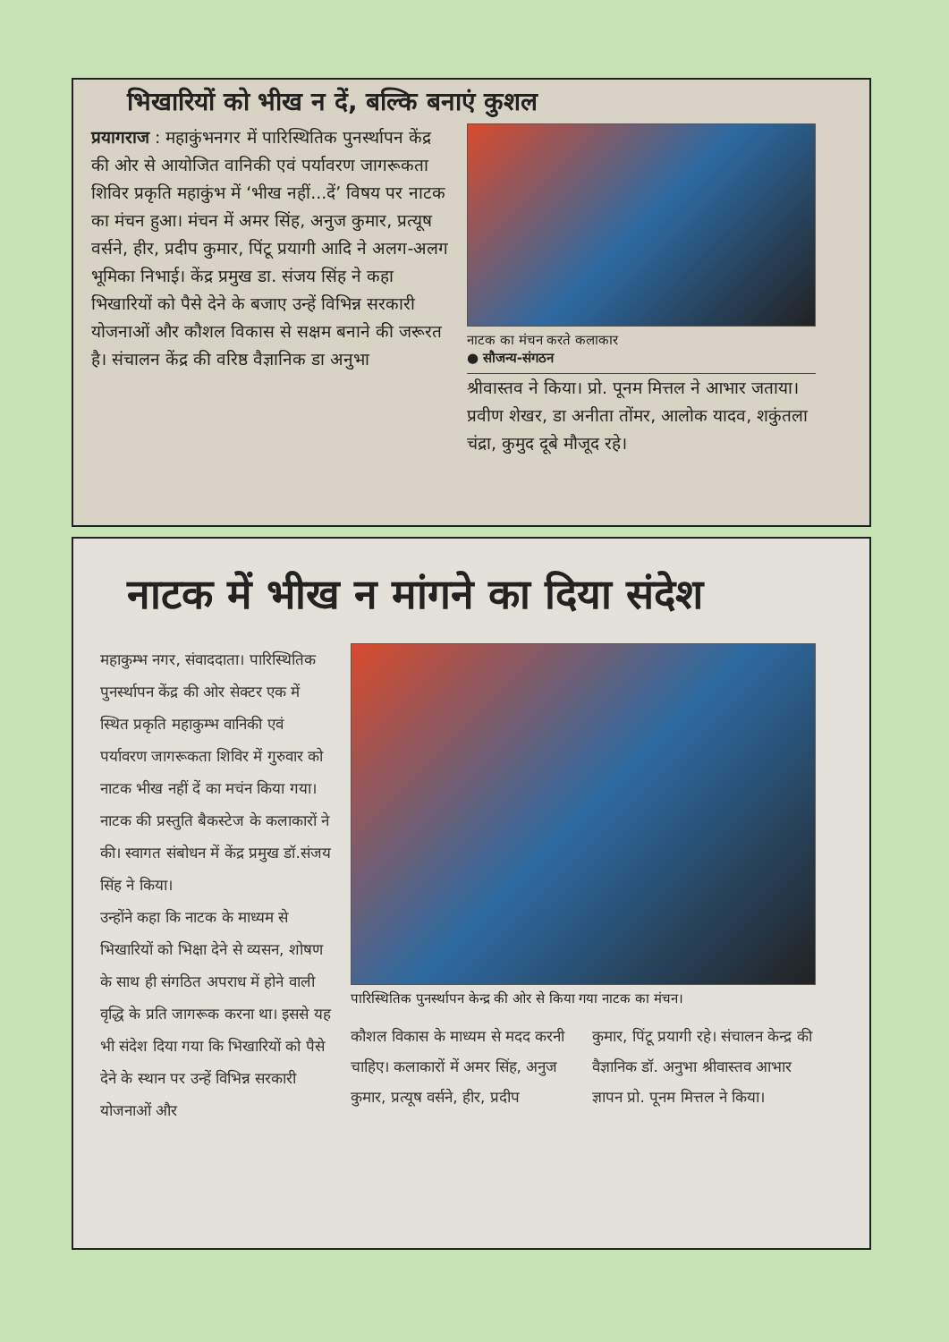भिखारियों को भीख न दें, बल्कि बनाएं कुशल
प्रयागराज : महाकुंभनगर में पारिस्थितिक पुनर्स्थापन केंद्र की ओर से आयोजित वानिकी एवं पर्यावरण जागरूकता शिविर प्रकृति महाकुंभ में ‘भीख नहीं...दें’ विषय पर नाटक का मंचन हुआ। मंचन में अमर सिंह, अनुज कुमार, प्रत्यूष वर्सने, हीर, प्रदीप कुमार, पिंटू प्रयागी आदि ने अलग-अलग भूमिका निभाई। केंद्र प्रमुख डा. संजय सिंह ने कहा भिखारियों को पैसे देने के बजाए उन्हें विभिन्न सरकारी योजनाओं और कौशल विकास से सक्षम बनाने की जरूरत है। संचालन केंद्र की वरिष्ठ वैज्ञानिक डा अनुभा
नाटक का मंचन करते कलाकार
● सौजन्य-संगठन
श्रीवास्तव ने किया। प्रो. पूनम मित्तल ने आभार जताया। प्रवीण शेखर, डा अनीता तोंमर, आलोक यादव, शकुंतला चंद्रा, कुमुद दूबे मौजूद रहे।
नाटक में भीख न मांगने का दिया संदेश
महाकुम्भ नगर, संवाददाता। पारिस्थितिक पुनर्स्थापन केंद्र की ओर सेक्टर एक में स्थित प्रकृति महाकुम्भ वानिकी एवं पर्यावरण जागरूकता शिविर में गुरुवार को नाटक भीख नहीं दें का मचंन किया गया। नाटक की प्रस्तुति बैकस्टेज के कलाकारों ने की। स्वागत संबोधन में केंद्र प्रमुख डॉ.संजय सिंह ने किया।
उन्होंने कहा कि नाटक के माध्यम से भिखारियों को भिक्षा देने से व्यसन, शोषण के साथ ही संगठित अपराध में होने वाली वृद्धि के प्रति जागरूक करना था। इससे यह भी संदेश दिया गया कि भिखारियों को पैसे देने के स्थान पर उन्हें विभिन्न सरकारी योजनाओं और
पारिस्थितिक पुनर्स्थापन केन्द्र की ओर से किया गया नाटक का मंचन।
कौशल विकास के माध्यम से मदद करनी चाहिए। कलाकारों में अमर सिंह, अनुज कुमार, प्रत्यूष वर्सने, हीर, प्रदीप
कुमार, पिंटू प्रयागी रहे। संचालन केन्द्र की वैज्ञानिक डॉ. अनुभा श्रीवास्तव आभार ज्ञापन प्रो. पूनम मित्तल ने किया।